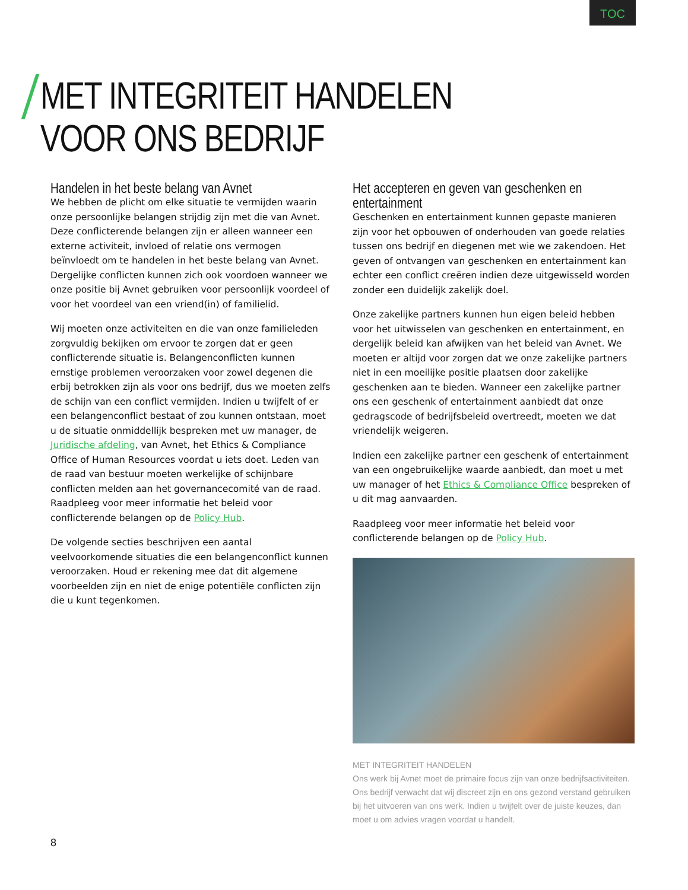TOC
MET INTEGRITEIT HANDELEN
VOOR ONS BEDRIJF
Handelen in het beste belang van Avnet
We hebben de plicht om elke situatie te vermijden waarin onze persoonlijke belangen strijdig zijn met die van Avnet. Deze conflicterende belangen zijn er alleen wanneer een externe activiteit, invloed of relatie ons vermogen beïnvloedt om te handelen in het beste belang van Avnet. Dergelijke conflicten kunnen zich ook voordoen wanneer we onze positie bij Avnet gebruiken voor persoonlijk voordeel of voor het voordeel van een vriend(in) of familielid.
Wij moeten onze activiteiten en die van onze familieleden zorgvuldig bekijken om ervoor te zorgen dat er geen conflicterende situatie is. Belangenconflicten kunnen ernstige problemen veroorzaken voor zowel degenen die erbij betrokken zijn als voor ons bedrijf, dus we moeten zelfs de schijn van een conflict vermijden. Indien u twijfelt of er een belangenconflict bestaat of zou kunnen ontstaan, moet u de situatie onmiddellijk bespreken met uw manager, de Juridische afdeling, van Avnet, het Ethics & Compliance Office of Human Resources voordat u iets doet. Leden van de raad van bestuur moeten werkelijke of schijnbare conflicten melden aan het governancecomité van de raad. Raadpleeg voor meer informatie het beleid voor conflicterende belangen op de Policy Hub.
De volgende secties beschrijven een aantal veelvoorkomende situaties die een belangenconflict kunnen veroorzaken. Houd er rekening mee dat dit algemene voorbeelden zijn en niet de enige potentiële conflicten zijn die u kunt tegenkomen.
Het accepteren en geven van geschenken en entertainment
Geschenken en entertainment kunnen gepaste manieren zijn voor het opbouwen of onderhouden van goede relaties tussen ons bedrijf en diegenen met wie we zakendoen. Het geven of ontvangen van geschenken en entertainment kan echter een conflict creëren indien deze uitgewisseld worden zonder een duidelijk zakelijk doel.
Onze zakelijke partners kunnen hun eigen beleid hebben voor het uitwisselen van geschenken en entertainment, en dergelijk beleid kan afwijken van het beleid van Avnet. We moeten er altijd voor zorgen dat we onze zakelijke partners niet in een moeilijke positie plaatsen door zakelijke geschenken aan te bieden. Wanneer een zakelijke partner ons een geschenk of entertainment aanbiedt dat onze gedragscode of bedrijfsbeleid overtreedt, moeten we dat vriendelijk weigeren.
Indien een zakelijke partner een geschenk of entertainment van een ongebruikelijke waarde aanbiedt, dan moet u met uw manager of het Ethics & Compliance Office bespreken of u dit mag aanvaarden.
Raadpleeg voor meer informatie het beleid voor conflicterende belangen op de Policy Hub.
MET INTEGRITEIT HANDELEN
Ons werk bij Avnet moet de primaire focus zijn van onze bedrijfsactiviteiten. Ons bedrijf verwacht dat wij discreet zijn en ons gezond verstand gebruiken bij het uitvoeren van ons werk. Indien u twijfelt over de juiste keuzes, dan moet u om advies vragen voordat u handelt.
8